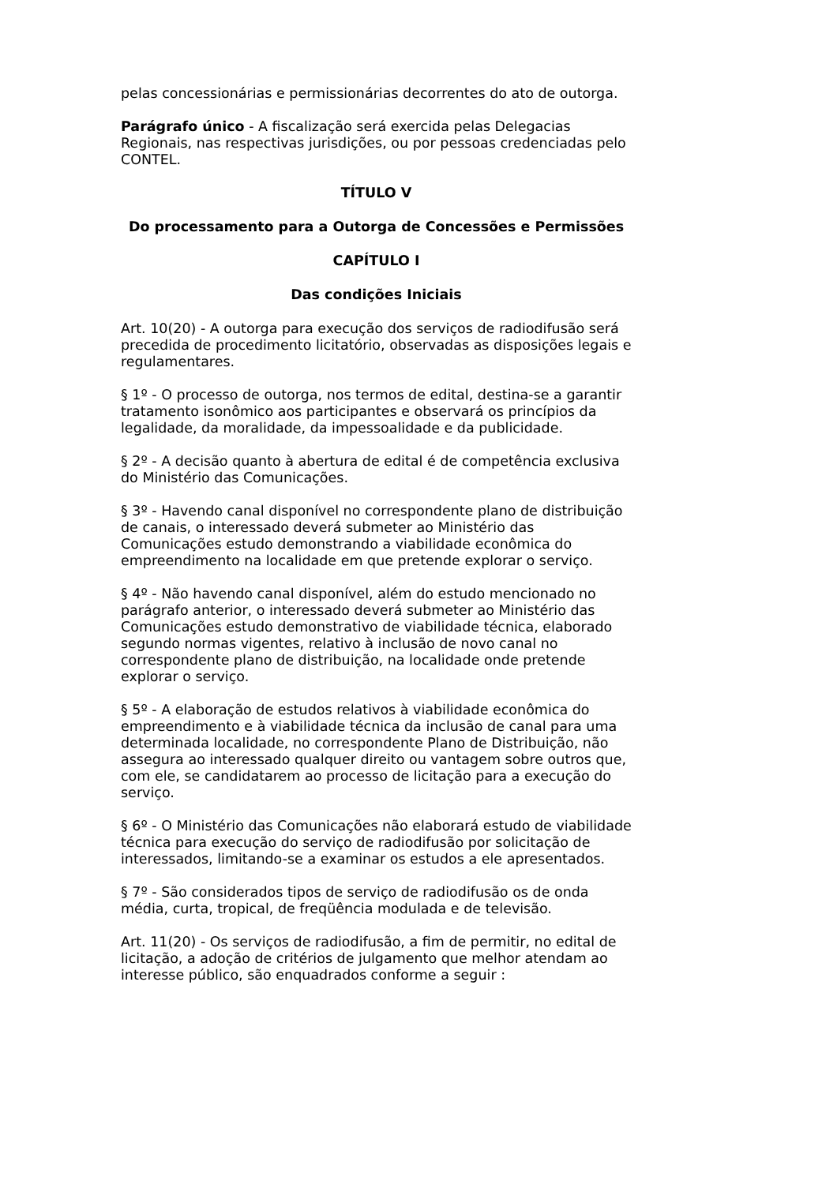pelas concessionárias e permissionárias decorrentes do ato de outorga.
Parágrafo único - A fiscalização será exercida pelas Delegacias Regionais, nas respectivas jurisdições, ou por pessoas credenciadas pelo CONTEL.
TÍTULO V
Do processamento para a Outorga de Concessões e Permissões
CAPÍTULO I
Das condições Iniciais
Art. 10(20) - A outorga para execução dos serviços de radiodifusão será precedida de procedimento licitatório, observadas as disposições legais e regulamentares.
§ 1º - O processo de outorga, nos termos de edital, destina-se a garantir tratamento isonômico aos participantes e observará os princípios da legalidade, da moralidade, da impessoalidade e da publicidade.
§ 2º - A decisão quanto à abertura de edital é de competência exclusiva do Ministério das Comunicações.
§ 3º - Havendo canal disponível no correspondente plano de distribuição de canais, o interessado deverá submeter ao Ministério das Comunicações estudo demonstrando a viabilidade econômica do empreendimento na localidade em que pretende explorar o serviço.
§ 4º - Não havendo canal disponível, além do estudo mencionado no parágrafo anterior, o interessado deverá submeter ao Ministério das Comunicações estudo demonstrativo de viabilidade técnica, elaborado segundo normas vigentes, relativo à inclusão de novo canal no correspondente plano de distribuição, na localidade onde pretende explorar o serviço.
§ 5º - A elaboração de estudos relativos à viabilidade econômica do empreendimento e à viabilidade técnica da inclusão de canal para uma determinada localidade, no correspondente Plano de Distribuição, não assegura ao interessado qualquer direito ou vantagem sobre outros que, com ele, se candidatarem ao processo de licitação para a execução do serviço.
§ 6º - O Ministério das Comunicações não elaborará estudo de viabilidade técnica para execução do serviço de radiodifusão por solicitação de interessados, limitando-se a examinar os estudos a ele apresentados.
§ 7º - São considerados tipos de serviço de radiodifusão os de onda média, curta, tropical, de freqüência modulada e de televisão.
Art. 11(20) - Os serviços de radiodifusão, a fim de permitir, no edital de licitação, a adoção de critérios de julgamento que melhor atendam ao interesse público, são enquadrados conforme a seguir :